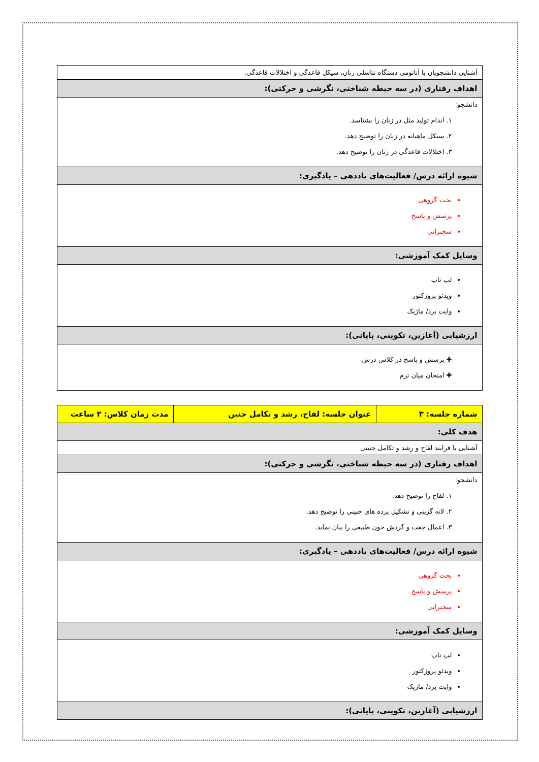| آشنایی دانشجویان با آناتومی دستگاه تناسلی زنان، سیکل قاعدگی و اختلالات قاعدگی. |
| اهداف رفتاری (در سه حیطه شناختی، نگرشی و حرکتی): |
| دانشجو: ۱. اندام تولید مثل در زنان را بشناسد. ۲. سیکل ماهیانه در زنان را توضیح دهد. ۳. اختلالات قاعدگی در زنان را توضیح دهد. |
| شیوه ارائه درس/ فعالیت‌های یاددهی – یادگیری: |
| بحث گروهی پرسش و پاسخ سخنرانی |
| وسایل کمک آموزشی: |
| لپ تاپ ویدئو پروژکتور وایت برد/ ماژیک |
| ارزشیابی (آغازین، تکوینی، پایانی): |
| ✚ پرسش و پاسخ در کلاس درس ✚ امتحان میان ترم |
| شماره جلسه: ۳ | عنوان جلسه: لقاح، رشد و تکامل جنین | مدت زمان کلاس: ۲ ساعت |
| --- | --- | --- |
| هدف کلی: | | |
| آشنایی با فرایند لقاح و رشد و تکامل جنینی | | |
| اهداف رفتاری (در سه حیطه شناختی، نگرشی و حرکتی): | | |
| دانشجو: ۱. لقاح را توضیح دهد. ۲. لانه گزینی و تشکیل پرده های جنینی را توضیح دهد. ۳. اعمال جفت و گردش خون طبیعی را بیان نماید. | | |
| شیوه ارائه درس/ فعالیت‌های یاددهی – یادگیری: | | |
| بحث گروهی پرسش و پاسخ سخنرانی | | |
| وسایل کمک آموزشی: | | |
| لپ تاپ ویدئو پروژکتور وایت برد/ ماژیک | | |
| ارزشیابی (آغازین، تکوینی، پایانی): | | |